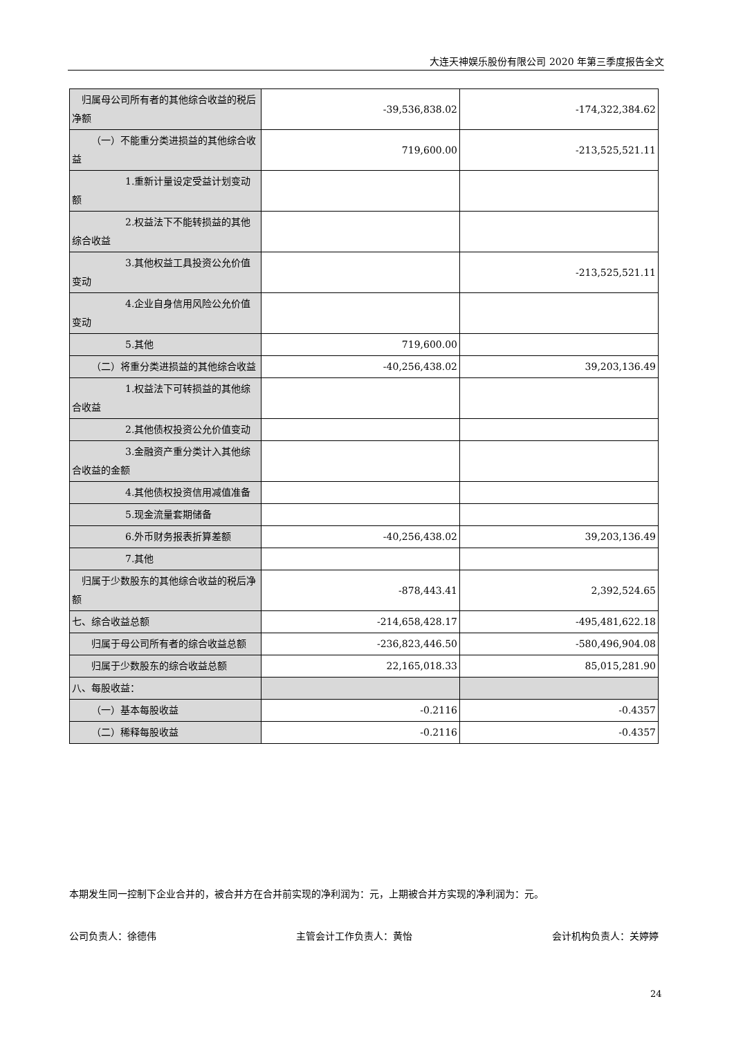大连天神娱乐股份有限公司 2020 年第三季度报告全文
| 归属母公司所有者的其他综合收益的税后净额 | -39,536,838.02 | -174,322,384.62 |
| （一）不能重分类进损益的其他综合收益 | 719,600.00 | -213,525,521.11 |
| 1.重新计量设定受益计划变动额 | | |
| 2.权益法下不能转损益的其他综合收益 | | |
| 3.其他权益工具投资公允价值变动 | | -213,525,521.11 |
| 4.企业自身信用风险公允价值变动 | | |
| 5.其他 | 719,600.00 | |
| （二）将重分类进损益的其他综合收益 | -40,256,438.02 | 39,203,136.49 |
| 1.权益法下可转损益的其他综合收益 | | |
| 2.其他债权投资公允价值变动 | | |
| 3.金融资产重分类计入其他综合收益的金额 | | |
| 4.其他债权投资信用减值准备 | | |
| 5.现金流量套期储备 | | |
| 6.外币财务报表折算差额 | -40,256,438.02 | 39,203,136.49 |
| 7.其他 | | |
| 归属于少数股东的其他综合收益的税后净额 | -878,443.41 | 2,392,524.65 |
| 七、综合收益总额 | -214,658,428.17 | -495,481,622.18 |
| 归属于母公司所有者的综合收益总额 | -236,823,446.50 | -580,496,904.08 |
| 归属于少数股东的综合收益总额 | 22,165,018.33 | 85,015,281.90 |
| 八、每股收益： | | |
| （一）基本每股收益 | -0.2116 | -0.4357 |
| （二）稀释每股收益 | -0.2116 | -0.4357 |
本期发生同一控制下企业合并的，被合并方在合并前实现的净利润为：元，上期被合并方实现的净利润为：元。
公司负责人：徐德伟 主管会计工作负责人：黄怡 会计机构负责人：关婷婷
24